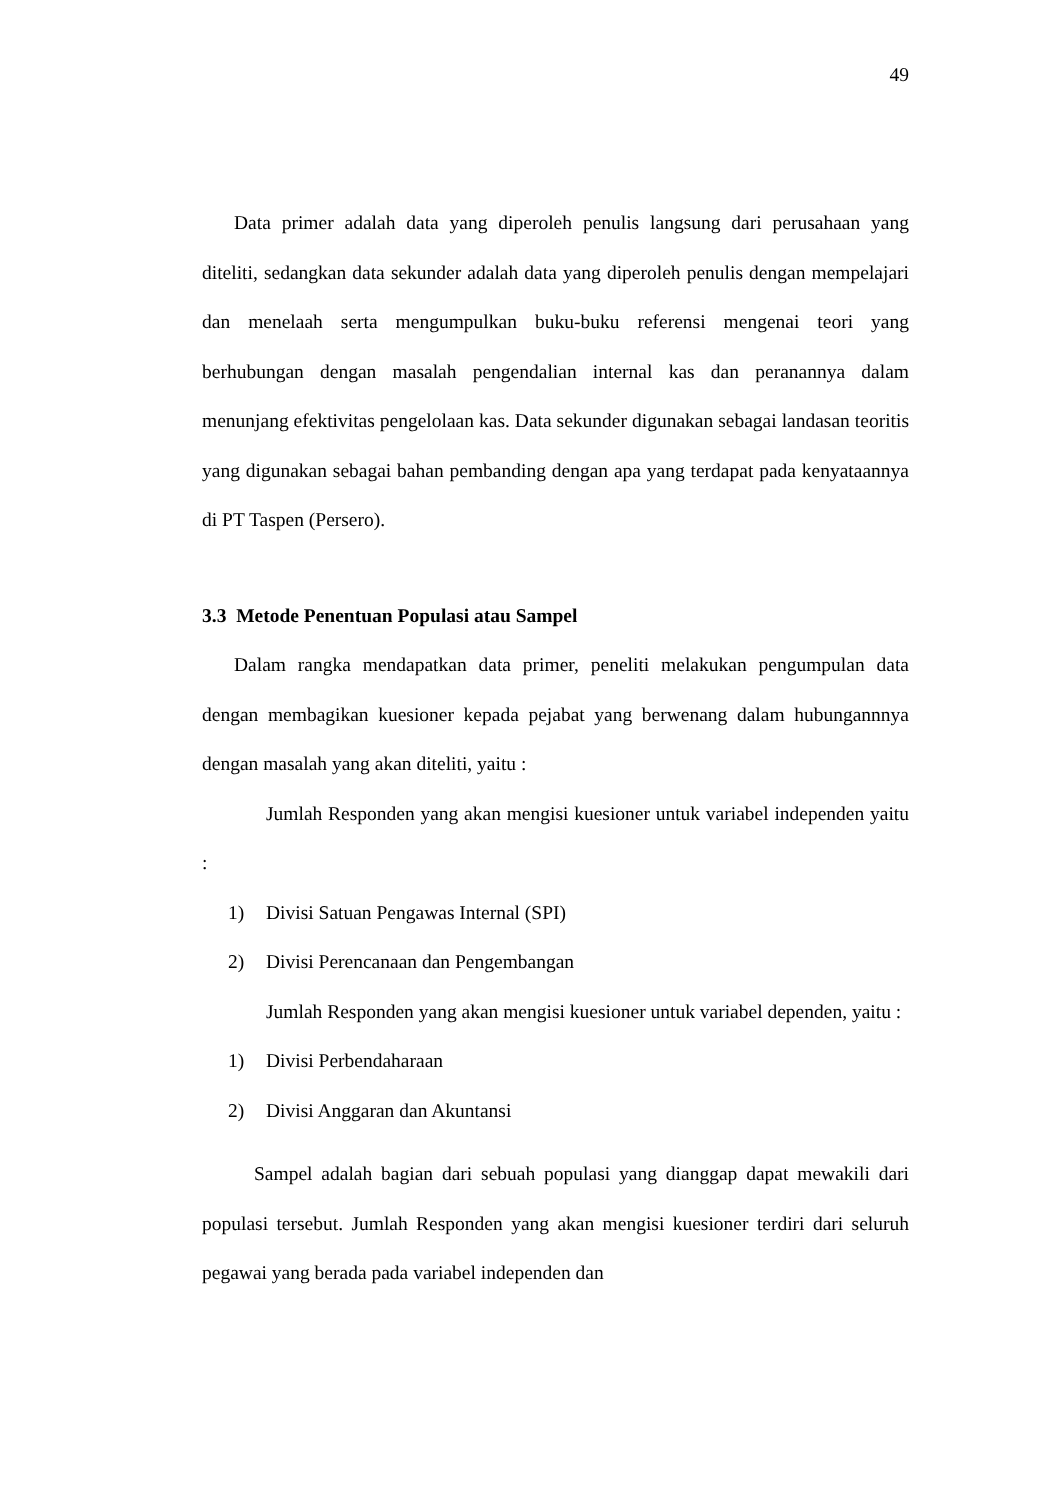49
Data primer adalah data yang diperoleh penulis langsung dari perusahaan yang diteliti, sedangkan data sekunder adalah data yang diperoleh penulis dengan mempelajari dan menelaah serta mengumpulkan buku-buku referensi mengenai teori yang berhubungan dengan masalah pengendalian internal kas dan peranannya dalam menunjang efektivitas pengelolaan kas. Data sekunder digunakan sebagai landasan teoritis yang digunakan sebagai bahan pembanding dengan apa yang terdapat pada kenyataannya di PT Taspen (Persero).
3.3 Metode Penentuan Populasi atau Sampel
Dalam rangka mendapatkan data primer, peneliti melakukan pengumpulan data dengan membagikan kuesioner kepada pejabat yang berwenang dalam hubungannnya dengan masalah yang akan diteliti, yaitu :
Jumlah Responden yang akan mengisi kuesioner untuk variabel independen yaitu :
1) Divisi Satuan Pengawas Internal (SPI)
2) Divisi Perencanaan dan Pengembangan
Jumlah Responden yang akan mengisi kuesioner untuk variabel dependen, yaitu :
1) Divisi Perbendaharaan
2) Divisi Anggaran dan Akuntansi
Sampel adalah bagian dari sebuah populasi yang dianggap dapat mewakili dari populasi tersebut. Jumlah Responden yang akan mengisi kuesioner terdiri dari seluruh pegawai yang berada pada variabel independen dan